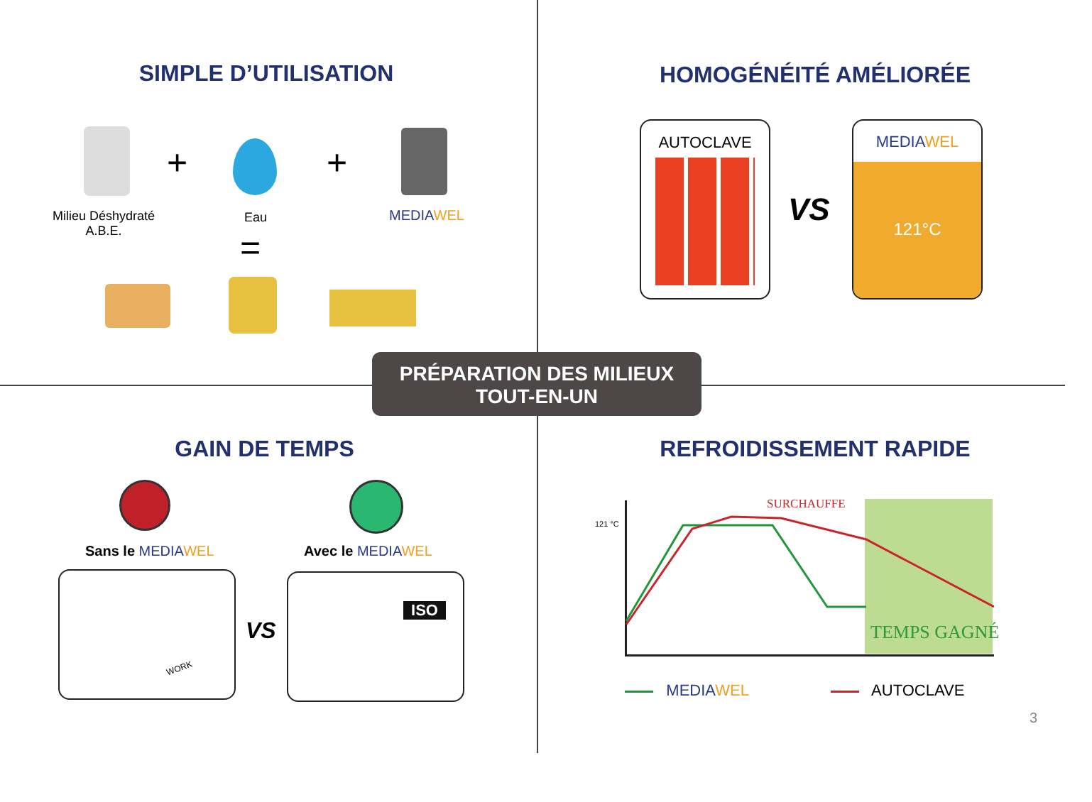SIMPLE D’UTILISATION
+ +
Milieu Déshydraté
A.B.E.
Eau MEDIA WEL
=
HOMOGÉNÉITÉ AMÉLIORÉE
AUTOCLAVE
VS
MEDIA WEL
121°C
PRÉPARATION DES MILIEUX
TOUT-EN-UN
GAIN DE TEMPS
Sans le MEDIA WEL Avec le MEDIA WEL
WORK
VS
ISO
REFROIDISSEMENT RAPIDE
121 °C
SURCHAUFFE
TEMPS GAGNÉ
MEDIA WEL AUTOCLAVE
3